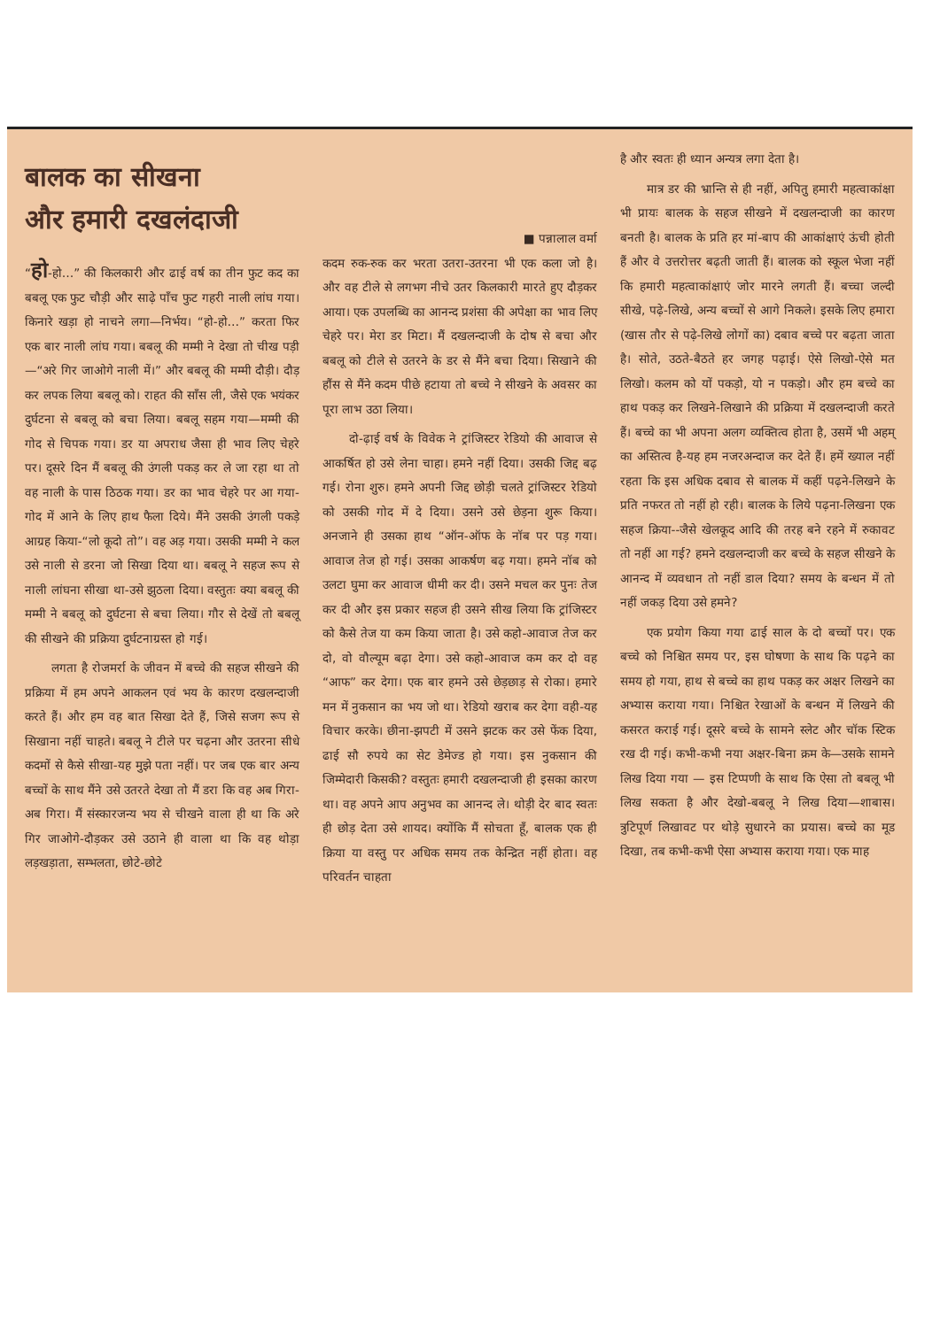बालक का सीखना
और हमारी दखलंदाजी
“हो-हो…” की किलकारी और ढाई वर्ष का तीन फुट कद का बबलू एक फुट चौड़ी और साढ़े पाँच फुट गहरी नाली लांघ गया। किनारे खड़ा हो नाचने लगा—निर्भय। “हो-हो…” करता फिर एक बार नाली लांघ गया। बबलू की मम्मी ने देखा तो चीख पड़ी—“अरे गिर जाओगे नाली में।” और बबलू की मम्मी दौड़ी। दौड़ कर लपक लिया बबलू को। राहत की साँस ली, जैसे एक भयंकर दुर्घटना से बबलू को बचा लिया। बबलू सहम गया—मम्मी की गोद से चिपक गया। डर या अपराध जैसा ही भाव लिए चेहरे पर। दूसरे दिन मैं बबलू की उंगली पकड़ कर ले जा रहा था तो वह नाली के पास ठिठक गया। डर का भाव चेहरे पर आ गया-गोद में आने के लिए हाथ फैला दिये। मैंने उसकी उंगली पकड़े आग्रह किया-“लो कूदो तो”। वह अड़ गया। उसकी मम्मी ने कल उसे नाली से डरना जो सिखा दिया था। बबलू ने सहज रूप से नाली लांघना सीखा था-उसे झुठला दिया। वस्तुतः क्या बबलू की मम्मी ने बबलू को दुर्घटना से बचा लिया। गौर से देखें तो बबलू की सीखने की प्रक्रिया दुर्घटनाग्रस्त हो गई।
लगता है रोजमर्रा के जीवन में बच्चे की सहज सीखने की प्रक्रिया में हम अपने आकलन एवं भय के कारण दखलन्दाजी करते हैं। और हम वह बात सिखा देते हैं, जिसे सजग रूप से सिखाना नहीं चाहते। बबलू ने टीले पर चढ़ना और उतरना सीधे कदमों से कैसे सीखा-यह मुझे पता नहीं। पर जब एक बार अन्य बच्चों के साथ मैंने उसे उतरते देखा तो मैं डरा कि वह अब गिरा-अब गिरा। मैं संस्कारजन्य भय से चीखने वाला ही था कि अरे गिर जाओगे-दौड़कर उसे उठाने ही वाला था कि वह थोड़ा लड़खड़ाता, सम्भलता, छोटे-छोटे
■ पन्नालाल वर्मा
कदम रुक-रुक कर भरता उतरा-उतरना भी एक कला जो है। और वह टीले से लगभग नीचे उतर किलकारी मारते हुए दौड़कर आया। एक उपलब्धि का आनन्द प्रशंसा की अपेक्षा का भाव लिए चेहरे पर। मेरा डर मिटा। मैं दखलन्दाजी के दोष से बचा और बबलू को टीले से उतरने के डर से मैंने बचा दिया। सिखाने की हौंस से मैंने कदम पीछे हटाया तो बच्चे ने सीखने के अवसर का पूरा लाभ उठा लिया।
दो-ढ़ाई वर्ष के विवेक ने ट्रांजिस्टर रेडियो की आवाज से आकर्षित हो उसे लेना चाहा। हमने नहीं दिया। उसकी जिद्द बढ़ गई। रोना शुरु। हमने अपनी जिद्द छोड़ी चलते ट्रांजिस्टर रेडियो को उसकी गोद में दे दिया। उसने उसे छेड़ना शुरू किया। अनजाने ही उसका हाथ “ऑन-ऑफ के नॉब पर पड़ गया। आवाज तेज हो गई। उसका आकर्षण बढ़ गया। हमने नॉब को उलटा घुमा कर आवाज धीमी कर दी। उसने मचल कर पुनः तेज कर दी और इस प्रकार सहज ही उसने सीख लिया कि ट्रांजिस्टर को कैसे तेज या कम किया जाता है। उसे कहो-आवाज तेज कर दो, वो वौल्यूम बढ़ा देगा। उसे कहो-आवाज कम कर दो वह “आफ” कर देगा। एक बार हमने उसे छेड़छाड़ से रोका। हमारे मन में नुकसान का भय जो था। रेडियो खराब कर देगा वही-यह विचार करके। छीना-झपटी में उसने झटक कर उसे फेंक दिया, ढाई सौ रुपये का सेट डेमेज्ड हो गया। इस नुकसान की जिम्मेदारी किसकी? वस्तुतः हमारी दखलन्दाजी ही इसका कारण था। वह अपने आप अनुभव का आनन्द ले। थोड़ी देर बाद स्वतः ही छोड़ देता उसे शायद। क्योंकि मैं सोचता हूँ, बालक एक ही क्रिया या वस्तु पर अधिक समय तक केन्द्रित नहीं होता। वह परिवर्तन चाहता
है और स्वतः ही ध्यान अन्यत्र लगा देता है।
मात्र डर की भ्रान्ति से ही नहीं, अपितु हमारी महत्वाकांक्षा भी प्रायः बालक के सहज सीखने में दखलन्दाजी का कारण बनती है। बालक के प्रति हर मां-बाप की आकांक्षाएं ऊंची होती हैं और वे उत्तरोत्तर बढ़ती जाती हैं। बालक को स्कूल भेजा नहीं कि हमारी महत्वाकांक्षाएं जोर मारने लगती हैं। बच्चा जल्दी सीखे, पढ़े-लिखे, अन्य बच्चों से आगे निकले। इसके लिए हमारा (खास तौर से पढ़े-लिखे लोगों का) दबाव बच्चे पर बढ़ता जाता है। सोते, उठते-बैठते हर जगह पढ़ाई। ऐसे लिखो-ऐसे मत लिखो। कलम को यों पकड़ो, यो न पकड़ो। और हम बच्चे का हाथ पकड़ कर लिखने-लिखाने की प्रक्रिया में दखलन्दाजी करते हैं। बच्चे का भी अपना अलग व्यक्तित्व होता है, उसमें भी अहम् का अस्तित्व है-यह हम नजरअन्दाज कर देते हैं। हमें ख्याल नहीं रहता कि इस अधिक दबाव से बालक में कहीं पढ़ने-लिखने के प्रति नफरत तो नहीं हो रही। बालक के लिये पढ़ना-लिखना एक सहज क्रिया--जैसे खेलकूद आदि की तरह बने रहने में रुकावट तो नहीं आ गई? हमने दखलन्दाजी कर बच्चे के सहज सीखने के आनन्द में व्यवधान तो नहीं डाल दिया? समय के बन्धन में तो नहीं जकड़ दिया उसे हमने?
एक प्रयोग किया गया ढाई साल के दो बच्चों पर। एक बच्चे को निश्चित समय पर, इस घोषणा के साथ कि पढ़ने का समय हो गया, हाथ से बच्चे का हाथ पकड़ कर अक्षर लिखने का अभ्यास कराया गया। निश्चित रेखाओं के बन्धन में लिखने की कसरत कराई गई। दूसरे बच्चे के सामने स्लेट और चॉक स्टिक रख दी गई। कभी-कभी नया अक्षर-बिना क्रम के—उसके सामने लिख दिया गया — इस टिप्पणी के साथ कि ऐसा तो बबलू भी लिख सकता है और देखो-बबलू ने लिख दिया—शाबास। त्रुटिपूर्ण लिखावट पर थोड़े सुधारने का प्रयास। बच्चे का मूड दिखा, तब कभी-कभी ऐसा अभ्यास कराया गया। एक माह